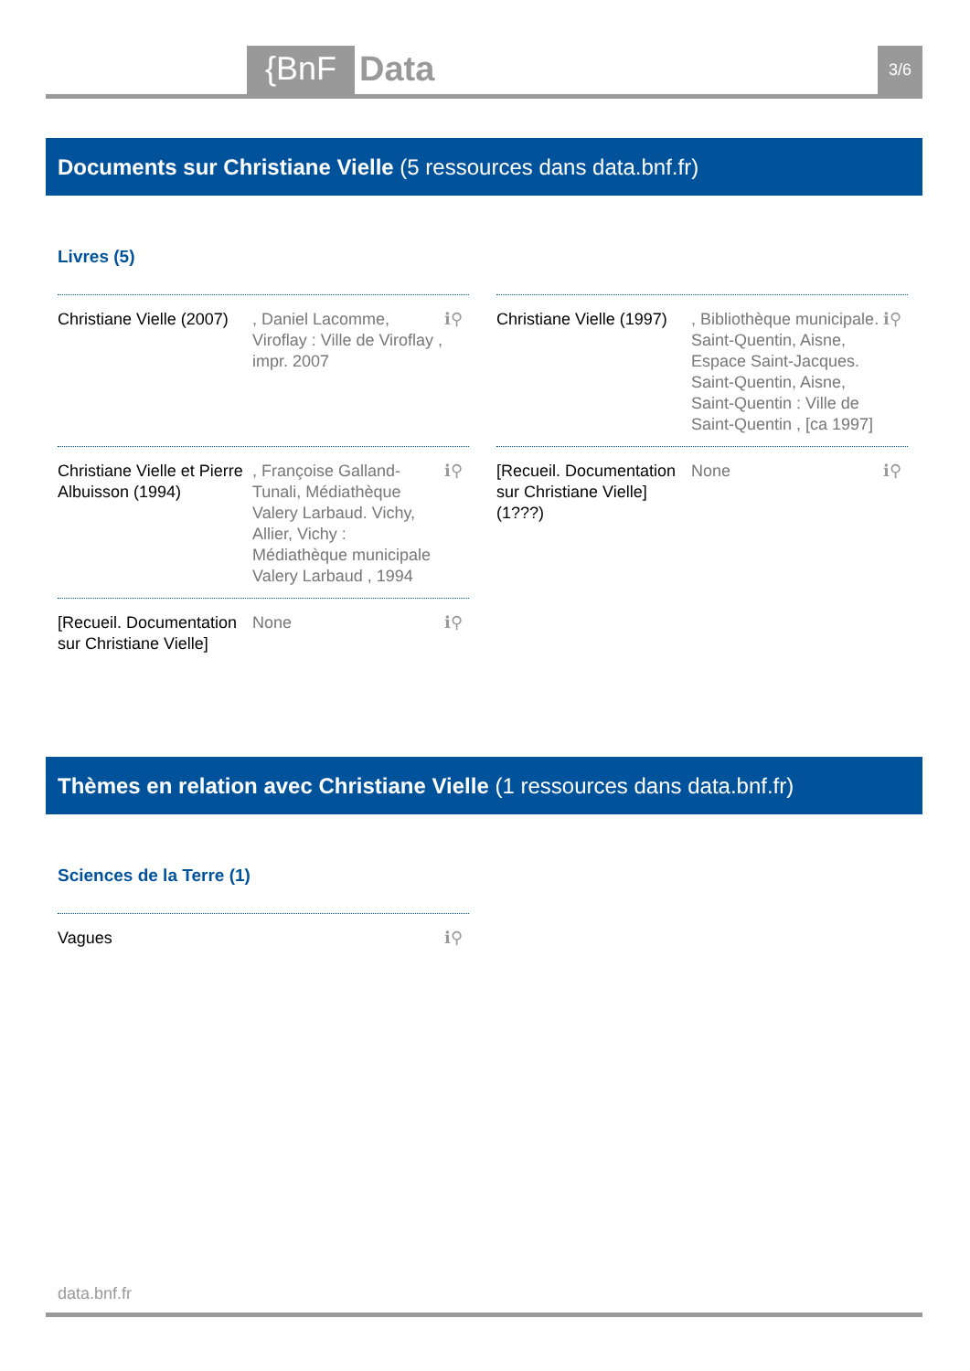{BnF Data 3/6
Documents sur Christiane Vielle (5 ressources dans data.bnf.fr)
Livres (5)
Christiane Vielle (2007)
, Daniel Lacomme, Viroflay : Ville de Viroflay , impr. 2007
ℹ⚲
Christiane Vielle (1997)
, Bibliothèque municipale. Saint-Quentin, Aisne, Espace Saint-Jacques. Saint-Quentin, Aisne, Saint-Quentin : Ville de Saint-Quentin , [ca 1997]
ℹ⚲
Christiane Vielle et Pierre Albuisson (1994)
, Françoise Galland-Tunali, Médiathèque Valery Larbaud. Vichy, Allier, Vichy : Médiathèque municipale Valery Larbaud , 1994
ℹ⚲
[Recueil. Documentation sur Christiane Vielle] (1???)
None ℹ⚲
[Recueil. Documentation sur Christiane Vielle]
None ℹ⚲
Thèmes en relation avec Christiane Vielle (1 ressources dans data.bnf.fr)
Sciences de la Terre (1)
Vagues ℹ⚲
data.bnf.fr